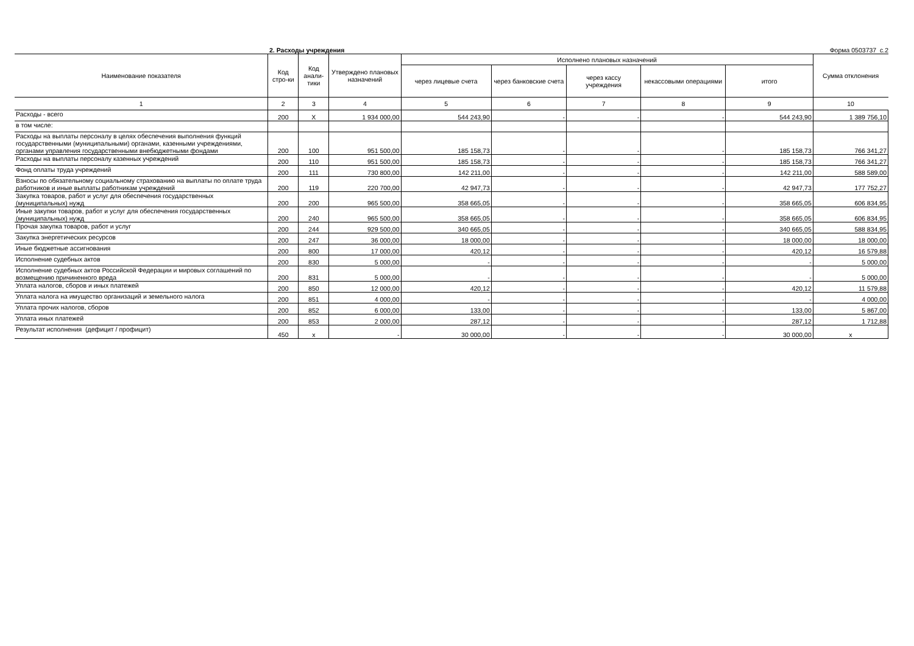2. Расходы учреждения Форма 0503737 с.2
| Наименование показателя | Код стро-ки | Код анали-тики | Утверждено плановых назначений | Исполнено плановых назначений | | | | | Сумма отклонения |
| --- | --- | --- | --- | --- | --- | --- | --- | --- | --- |
| | | | | через лицевые счета | через банковские счета | через кассу учреждения | некассовыми операциями | итого | |
| 1 | 2 | 3 | 4 | 5 | 6 | 7 | 8 | 9 | 10 |
| Расходы - всего | 200 | X | 1 934 000,00 | 544 243,90 | - | - | - | 544 243,90 | 1 389 756,10 |
| в том числе: | | | | | | | | | |
| Расходы на выплаты персоналу в целях обеспечения выполнения функций государственными (муниципальными) органами, казенными учреждениями, органами управления государственными внебюджетными фондами | 200 | 100 | 951 500,00 | 185 158,73 | - | - | - | 185 158,73 | 766 341,27 |
| Расходы на выплаты персоналу казенных учреждений | 200 | 110 | 951 500,00 | 185 158,73 | - | - | - | 185 158,73 | 766 341,27 |
| Фонд оплаты труда учреждений | 200 | 111 | 730 800,00 | 142 211,00 | - | - | - | 142 211,00 | 588 589,00 |
| Взносы по обязательному социальному страхованию на выплаты по оплате труда работников и иные выплаты работникам учреждений | 200 | 119 | 220 700,00 | 42 947,73 | - | - | - | 42 947,73 | 177 752,27 |
| Закупка товаров, работ и услуг для обеспечения государственных (муниципальных) нужд | 200 | 200 | 965 500,00 | 358 665,05 | - | - | - | 358 665,05 | 606 834,95 |
| Иные закупки товаров, работ и услуг для обеспечения государственных (муниципальных) нужд | 200 | 240 | 965 500,00 | 358 665,05 | - | - | - | 358 665,05 | 606 834,95 |
| Прочая закупка товаров, работ и услуг | 200 | 244 | 929 500,00 | 340 665,05 | - | - | - | 340 665,05 | 588 834,95 |
| Закупка энергетических ресурсов | 200 | 247 | 36 000,00 | 18 000,00 | - | - | - | 18 000,00 | 18 000,00 |
| Иные бюджетные ассигнования | 200 | 800 | 17 000,00 | 420,12 | - | - | - | 420,12 | 16 579,88 |
| Исполнение судебных актов | 200 | 830 | 5 000,00 | - | - | - | - | - | 5 000,00 |
| Исполнение судебных актов Российской Федерации и мировых соглашений по возмещению причиненного вреда | 200 | 831 | 5 000,00 | - | - | - | - | - | 5 000,00 |
| Уплата налогов, сборов и иных платежей | 200 | 850 | 12 000,00 | 420,12 | - | - | - | 420,12 | 11 579,88 |
| Уплата налога на имущество организаций и земельного налога | 200 | 851 | 4 000,00 | - | - | - | - | - | 4 000,00 |
| Уплата прочих налогов, сборов | 200 | 852 | 6 000,00 | 133,00 | - | - | - | 133,00 | 5 867,00 |
| Уплата иных платежей | 200 | 853 | 2 000,00 | 287,12 | - | - | - | 287,12 | 1 712,88 |
| Результат исполнения (дефицит / профицит) | 450 | x | - | 30 000,00 | - | - | - | 30 000,00 | x |